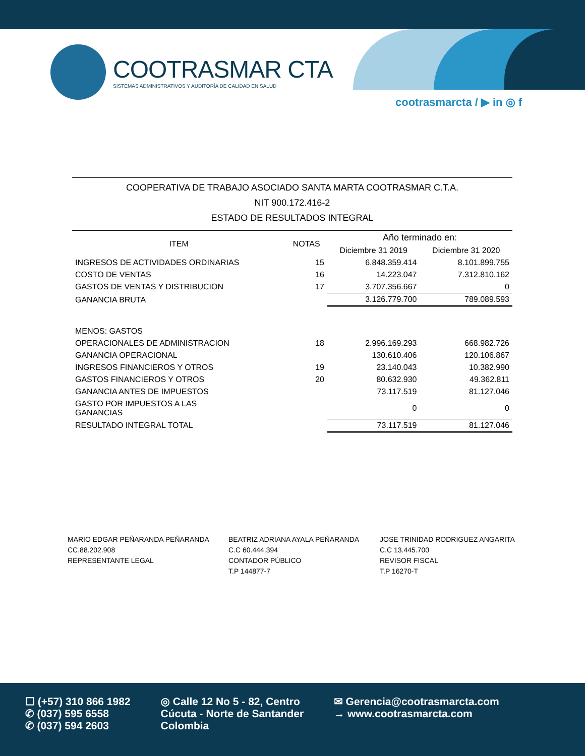COOTRASMAR CTA
SISTEMAS ADMINISTRATIVOS Y AUDITORÍA DE CALIDAD EN SALUD
cootrasmarcta / ▶ in ◎ f
COOPERATIVA DE TRABAJO ASOCIADO SANTA MARTA COOTRASMAR C.T.A.
NIT 900.172.416-2
ESTADO DE RESULTADOS INTEGRAL
| ITEM | NOTAS | Año terminado en: | |
| --- | --- | --- | --- |
| | | Diciembre 31 2019 | Diciembre 31 2020 |
| INGRESOS DE ACTIVIDADES ORDINARIAS | 15 | 6.848.359.414 | 8.101.899.755 |
| COSTO DE VENTAS | 16 | 14.223.047 | 7.312.810.162 |
| GASTOS DE VENTAS Y DISTRIBUCION | 17 | 3.707.356.667 | 0 |
| GANANCIA BRUTA | | 3.126.779.700 | 789.089.593 |
| MENOS: GASTOS | | | |
| OPERACIONALES DE ADMINISTRACION | 18 | 2.996.169.293 | 668.982.726 |
| GANANCIA OPERACIONAL | | 130.610.406 | 120.106.867 |
| INGRESOS FINANCIEROS Y OTROS | 19 | 23.140.043 | 10.382.990 |
| GASTOS FINANCIEROS Y OTROS | 20 | 80.632.930 | 49.362.811 |
| GANANCIA ANTES DE IMPUESTOS | | 73.117.519 | 81.127.046 |
| GASTO POR IMPUESTOS A LAS GANANCIAS | | 0 | 0 |
| RESULTADO INTEGRAL TOTAL | | 73.117.519 | 81.127.046 |
MARIO EDGAR PEÑARANDA PEÑARANDA
CC.88.202.908
REPRESENTANTE LEGAL
BEATRIZ ADRIANA AYALA PEÑARANDA
C.C 60.444.394
CONTADOR PÚBLICO
T.P 144877-7
JOSE TRINIDAD RODRIGUEZ ANGARITA
C.C 13.445.700
REVISOR FISCAL
T.P 16270-T
☐ (+57) 310 866 1982
✆ (037) 595 6558
✆ (037) 594 2603
◎ Calle 12 No 5 - 82, Centro
Cúcuta - Norte de Santander
Colombia
✉ Gerencia@cootrasmarcta.com
→ www.cootrasmarcta.com